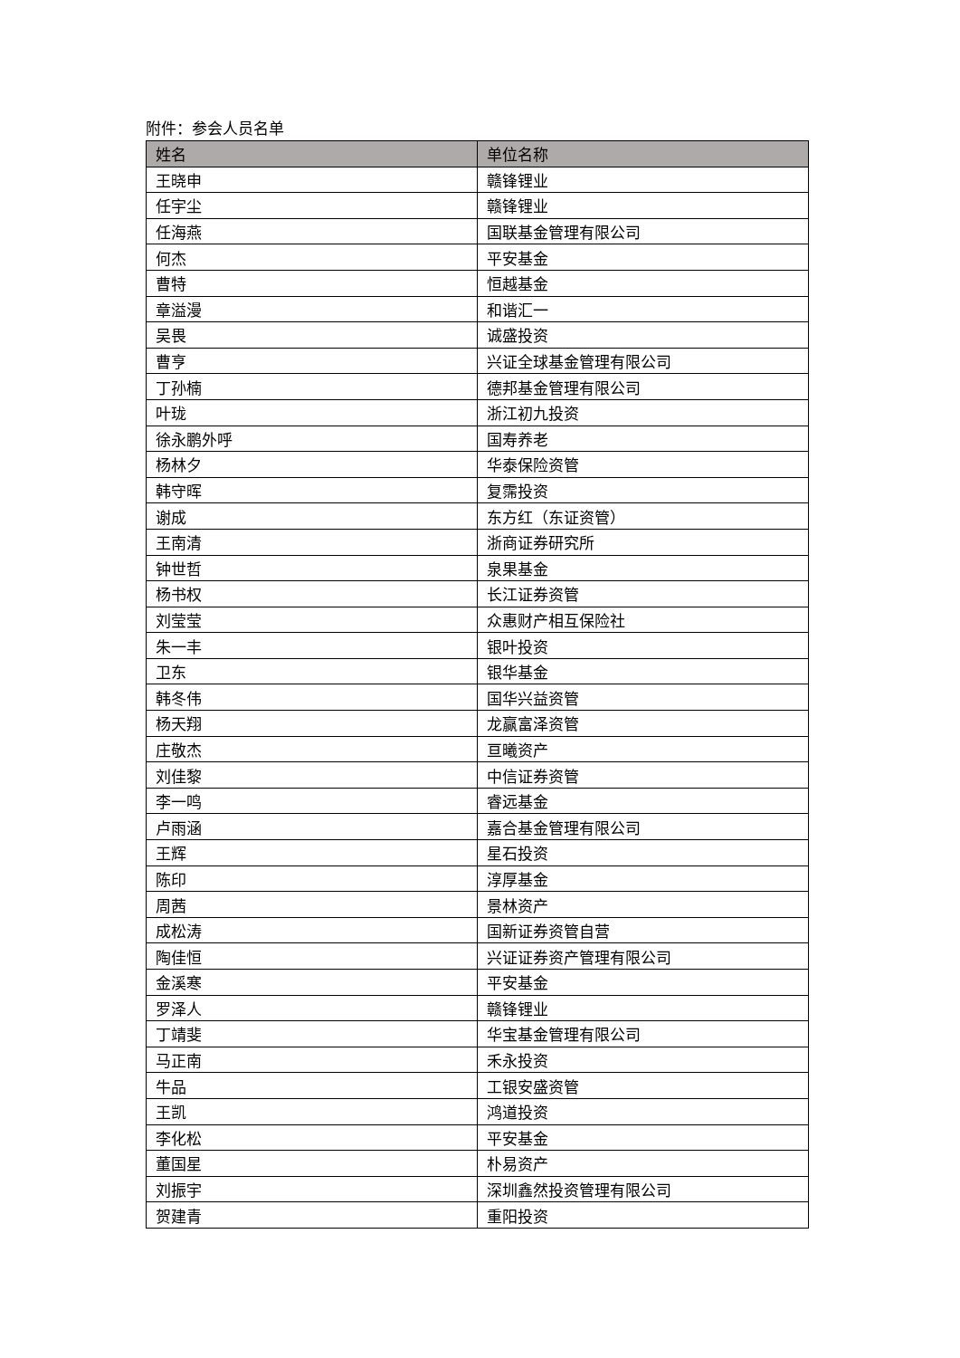附件：参会人员名单
| 姓名 | 单位名称 |
| --- | --- |
| 王晓申 | 赣锋锂业 |
| 任宇尘 | 赣锋锂业 |
| 任海燕 | 国联基金管理有限公司 |
| 何杰 | 平安基金 |
| 曹特 | 恒越基金 |
| 章溢漫 | 和谐汇一 |
| 吴畏 | 诚盛投资 |
| 曹亨 | 兴证全球基金管理有限公司 |
| 丁孙楠 | 德邦基金管理有限公司 |
| 叶珑 | 浙江初九投资 |
| 徐永鹏外呼 | 国寿养老 |
| 杨林夕 | 华泰保险资管 |
| 韩守晖 | 复霈投资 |
| 谢成 | 东方红（东证资管） |
| 王南清 | 浙商证券研究所 |
| 钟世哲 | 泉果基金 |
| 杨书权 | 长江证券资管 |
| 刘莹莹 | 众惠财产相互保险社 |
| 朱一丰 | 银叶投资 |
| 卫东 | 银华基金 |
| 韩冬伟 | 国华兴益资管 |
| 杨天翔 | 龙赢富泽资管 |
| 庄敬杰 | 亘曦资产 |
| 刘佳黎 | 中信证券资管 |
| 李一鸣 | 睿远基金 |
| 卢雨涵 | 嘉合基金管理有限公司 |
| 王辉 | 星石投资 |
| 陈印 | 淳厚基金 |
| 周茜 | 景林资产 |
| 成松涛 | 国新证券资管自营 |
| 陶佳恒 | 兴证证券资产管理有限公司 |
| 金溪寒 | 平安基金 |
| 罗泽人 | 赣锋锂业 |
| 丁靖斐 | 华宝基金管理有限公司 |
| 马正南 | 禾永投资 |
| 牛品 | 工银安盛资管 |
| 王凯 | 鸿道投资 |
| 李化松 | 平安基金 |
| 董国星 | 朴易资产 |
| 刘振宇 | 深圳鑫然投资管理有限公司 |
| 贺建青 | 重阳投资 |